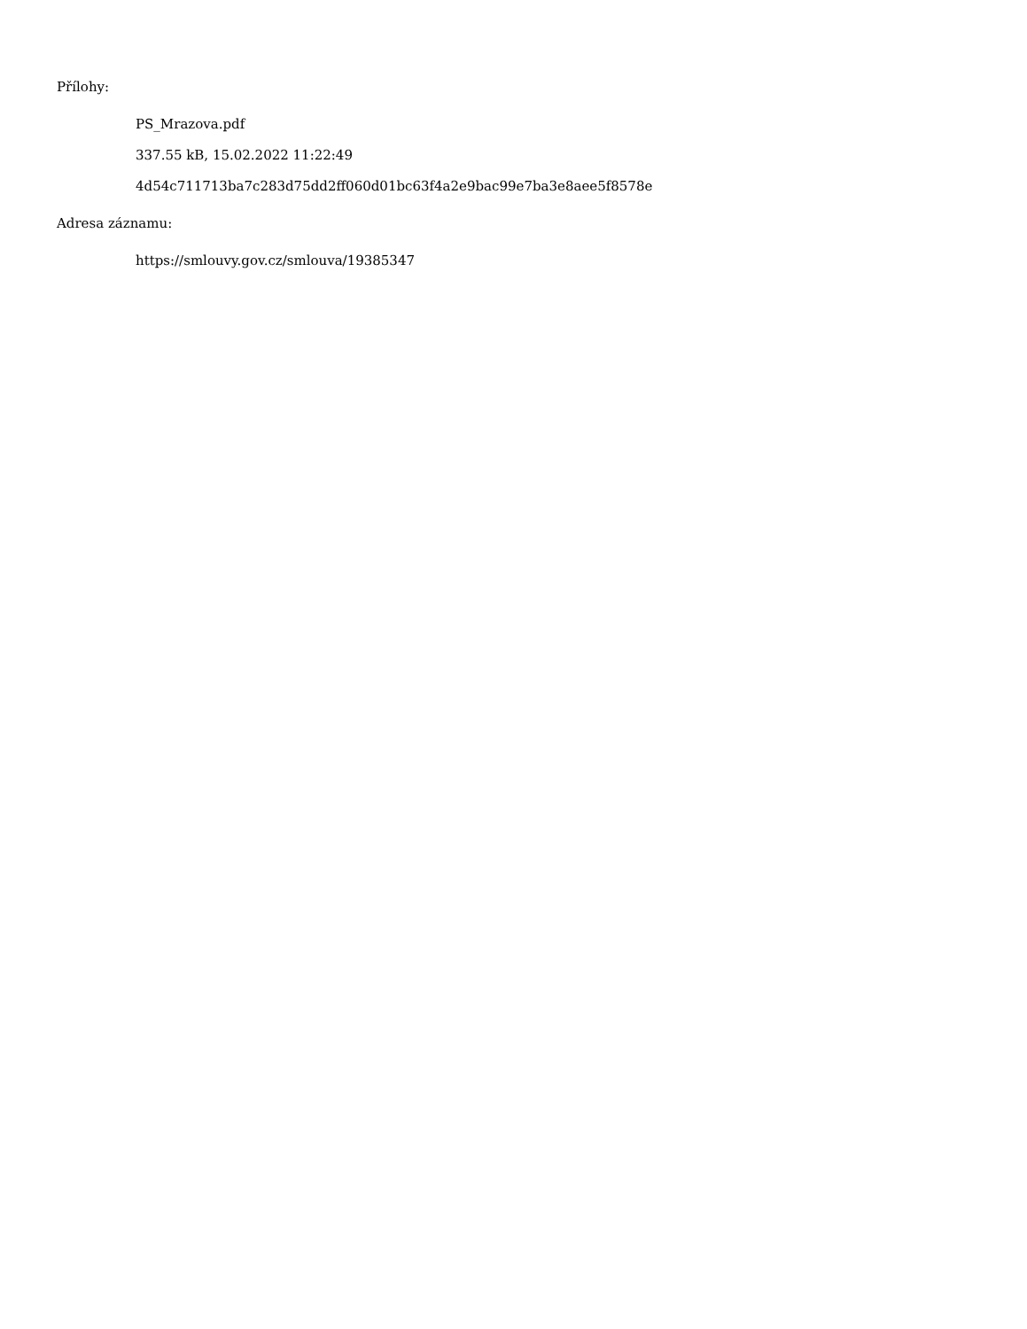Přílohy:
PS_Mrazova.pdf
337.55 kB, 15.02.2022 11:22:49
4d54c711713ba7c283d75dd2ff060d01bc63f4a2e9bac99e7ba3e8aee5f8578e
Adresa záznamu:
https://smlouvy.gov.cz/smlouva/19385347